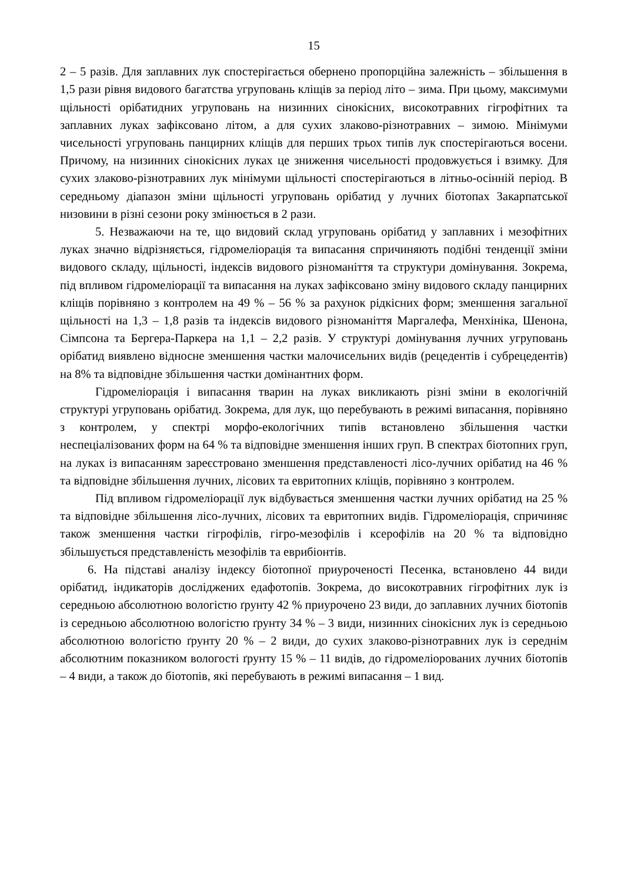15
2 – 5 разів. Для заплавних лук спостерігається обернено пропорційна залежність – збільшення в 1,5 рази рівня видового багатства угруповань кліщів за період літо – зима. При цьому, максимуми щільності орібатидних угруповань на низинних сінокісних, високотравних гігрофітних та заплавних луках зафіксовано літом, а для сухих злаково-різнотравних – зимою. Мінімуми чисельності угруповань панцирних кліщів для перших трьох типів лук спостерігаються восени. Причому, на низинних сінокісних луках це зниження чисельності продовжується і взимку. Для сухих злаково-різнотравних лук мінімуми щільності спостерігаються в літньо-осінній період. В середньому діапазон зміни щільності угруповань орібатид у лучних біотопах Закарпатської низовини в різні сезони року змінюється в 2 рази.
5. Незважаючи на те, що видовий склад угруповань орібатид у заплавних і мезофітних луках значно відрізняється, гідромеліорація та випасання спричиняють подібні тенденції зміни видового складу, щільності, індексів видового різноманіття та структури домінування. Зокрема, під впливом гідромеліорації та випасання на луках зафіксовано зміну видового складу панцирних кліщів порівняно з контролем на 49 % – 56 % за рахунок рідкісних форм; зменшення загальної щільності на 1,3 – 1,8 разів та індексів видового різноманіття Маргалефа, Менхініка, Шенона, Сімпсона та Бергера-Паркера на 1,1 – 2,2 разів. У структурі домінування лучних угруповань орібатид виявлено відносне зменшення частки малочисельних видів (рецедентів і субрецедентів) на 8% та відповідне збільшення частки домінантних форм.
Гідромеліорація і випасання тварин на луках викликають різні зміни в екологічній структурі угруповань орібатид. Зокрема, для лук, що перебувають в режимі випасання, порівняно з контролем, у спектрі морфо-екологічних типів встановлено збільшення частки неспеціалізованих форм на 64 % та відповідне зменшення інших груп. В спектрах біотопних груп, на луках із випасанням зареєстровано зменшення представленості лісо-лучних орібатид на 46 % та відповідне збільшення лучних, лісових та евритопних кліщів, порівняно з контролем.
Під впливом гідромеліорації лук відбувається зменшення частки лучних орібатид на 25 % та відповідне збільшення лісо-лучних, лісових та евритопних видів. Гідромеліорація, спричиняє також зменшення частки гігрофілів, гігро-мезофілів і ксерофілів на 20 % та відповідно збільшується представленість мезофілів та еврибіонтів.
6. На підставі аналізу індексу біотопної приуроченості Песенка, встановлено 44 види орібатид, індикаторів досліджених едафотопів. Зокрема, до високотравних гігрофітних лук із середньою абсолютною вологістю ґрунту 42 % приурочено 23 види, до заплавних лучних біотопів із середньою абсолютною вологістю ґрунту 34 % – 3 види, низинних сінокісних лук із середньою абсолютною вологістю ґрунту 20 % – 2 види, до сухих злаково-різнотравних лук із середнім абсолютним показником вологості ґрунту 15 % – 11 видів, до гідромеліорованих лучних біотопів – 4 види, а також до біотопів, які перебувають в режимі випасання – 1 вид.